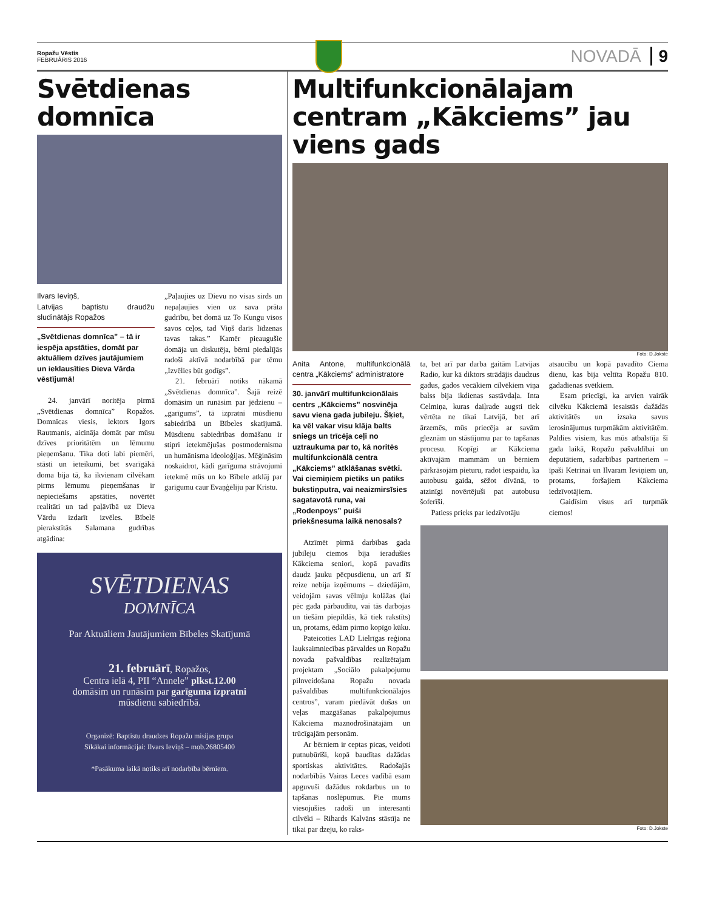Ropažu Vēstis
FEBRUĀRIS 2016
NOVADĀ 9
Svētdienas domnīca
Ilvars Ieviņš,
Latvijas baptistu draudžu sludinātājs Ropažos
„Svētdienas domnīca” – tā ir iespēja apstāties, domāt par aktuāliem dzīves jautājumiem un ieklausīties Dieva Vārda vēstījumā!
24. janvārī noritēja pirmā „Svētdienas domnīca” Ropažos. Domnīcas viesis, lektors Igors Rautmanis, aicināja domāt par mūsu dzīves prioritātēm un lēmumu pieņemšanu. Tika doti labi piemēri, stāsti un ieteikumi, bet svarīgākā doma bija tā, ka ikvienam cilvēkam pirms lēmumu pieņemšanas ir nepieciešams apstāties, novērtēt realitāti un tad paļāvībā uz Dieva Vārdu izdarīt izvēles. Bībelē pierakstītās Salamana gudrības atgādina:
„Paļaujies uz Dievu no visas sirds un nepaļaujies vien uz sava prāta gudrību, bet domā uz To Kungu visos savos ceļos, tad Viņš darīs līdzenas tavas takas.” Kamēr pieaugušie domāja un diskutēja, bērni piedalījās radoši aktīvā nodarbībā par tēmu „Izvēlies būt godīgs”.
21. februārī notiks nākamā „Svētdienas domnīca”. Šajā reizē domāsim un runāsim par jēdzienu – „garīgums”, tā izpratni mūsdienu sabiedrībā un Bībeles skatījumā. Mūsdienu sabiedrības domāšanu ir stipri ietekmējušas postmodernisma un humānisma ideoloģijas. Mēģināsim noskaidrot, kādi garīguma strāvojumi ietekmē mūs un ko Bībele atklāj par garīgumu caur Evaņģēliju par Kristu.
SVĒTDIENAS
DOMNĪCA
Par Aktuāliem Jautājumiem Bībeles Skatījumā
21. februārī, Ropažos,
Centra ielā 4, PII “Annele” plkst.12.00
domāsim un runāsim par garīguma izpratni
mūsdienu sabiedrībā.
Organizē: Baptistu draudzes Ropažu misijas grupa
Sīkākai informācijai: Ilvars Ieviņš – mob.26805400
*Pasākuma laikā notiks arī nodarbība bērniem.
Multifunkcionālajam centram „Kākciems” jau viens gads
Foto: D.Jokste
Anita Antone, multifunkcionālā centra „Kākciems” administratore
30. janvārī multifunkcionālais centrs „Kākciems” nosvinēja savu viena gada jubileju. Šķiet, ka vēl vakar visu klāja balts sniegs un trīcēja ceļi no uztraukuma par to, kā noritēs multifunkcionālā centra „Kākciems” atklāšanas svētki. Vai ciemiņiem pietiks un patiks bukstiņputra, vai neaizmirsīsies sagatavotā runa, vai „Rodenpoys” puiši priekšnesuma laikā nenosals?
Atzīmēt pirmā darbības gada jubileju ciemos bija ieradušies Kākciema seniori, kopā pavadīts daudz jauku pēcpusdienu, un arī šī reize nebija izņēmums – dziedājām, veidojām savas vēlmju kolāžas (lai pēc gada pārbaudītu, vai tās darbojas un tiešām piepildās, kā tiek rakstīts) un, protams, ēdām pirmo kopīgo kūku.
Pateicoties LAD Lielrīgas reģiona lauksaimniecības pārvaldes un Ropažu novada pašvaldības realizētajam projektam „Sociālo pakalpojumu pilnveidošana Ropažu novada pašvaldības multifunkcionālajos centros”, varam piedāvāt dušas un veļas mazgāšanas pakalpojumus Kākciema maznodrošinātajām un trūcīgajām personām.
Ar bērniem ir ceptas picas, veidoti putnubūrīši, kopā baudītas dažādas sportiskas aktivitātes. Radošajās nodarbībās Vairas Leces vadībā esam apguvuši dažādus rokdarbus un to tapšanas noslēpumus. Pie mums viesojušies radoši un interesanti cilvēki – Rihards Kalvāns stāstīja ne tikai par dzeju, ko raks-
ta, bet arī par darba gaitām Latvijas Radio, kur kā diktors strādājis daudzus gadus, gados vecākiem cilvēkiem viņa balss bija ikdienas sastāvdaļa. Inta Celmiņa, kuras daiļrade augsti tiek vērtēta ne tikai Latvijā, bet arī ārzemēs, mūs priecēja ar savām gleznām un stāstījumu par to tapšanas procesu. Kopīgi ar Kākciema aktīvajām mammām un bērniem pārkrāsojām pieturu, radot iespaidu, ka autobusu gaida, sēžot dīvānā, to atzinīgi novērtējuši pat autobusu šoferīši.
Patiess prieks par iedzīvotāju
atsaucību un kopā pavadīto Ciema dienu, kas bija veltīta Ropažu 810. gadadienas svētkiem.
Esam priecīgi, ka arvien vairāk cilvēku Kākciemā iesaistās dažādās aktivitātēs un izsaka savus ierosinājumus turpmākām aktivitātēm. Paldies visiem, kas mūs atbalstīja šī gada laikā, Ropažu pašvaldībai un deputātiem, sadarbības partneriem – īpaši Ketrinai un Ilvaram Ieviņiem un, protams, foršajiem Kākciema iedzīvotājiem.
Gaidīsim visus arī turpmāk ciemos!
Foto: D.Jokste